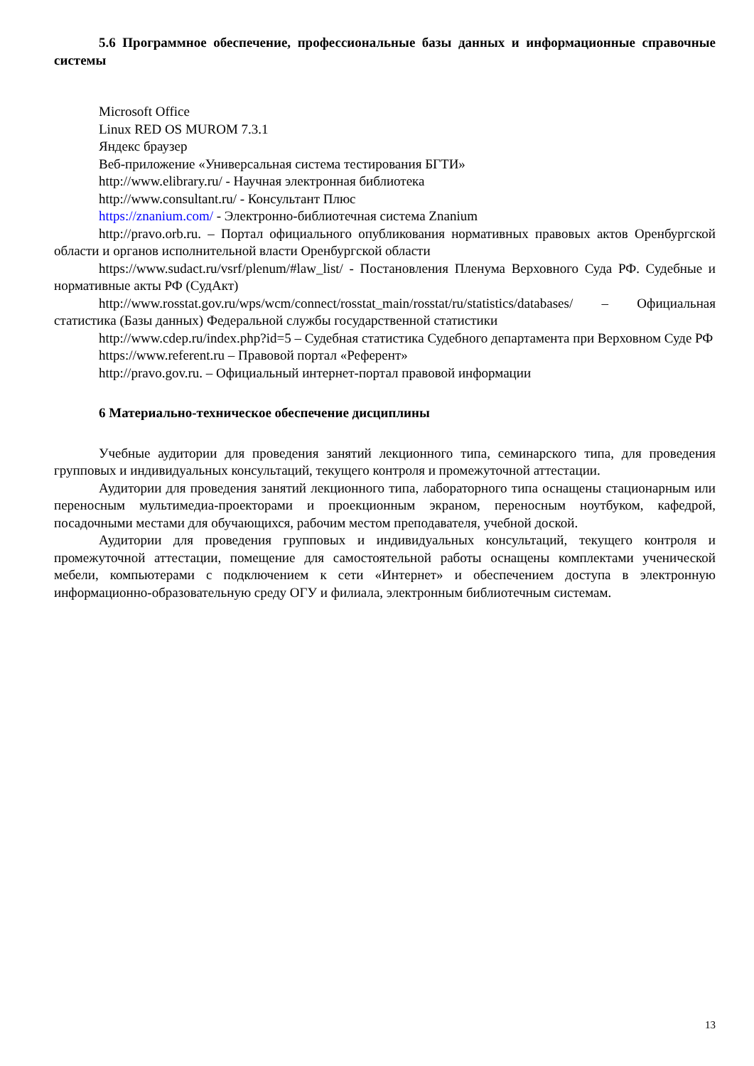5.6 Программное обеспечение, профессиональные базы данных и информационные справочные системы
Microsoft Office
Linux RED OS MUROM 7.3.1
Яндекс браузер
Веб-приложение «Универсальная система тестирования БГТИ»
http://www.elibrary.ru/ - Научная электронная библиотека
http://www.consultant.ru/ - Консультант Плюс
https://znanium.com/ - Электронно-библиотечная система Znanium
http://pravo.orb.ru. – Портал официального опубликования нормативных правовых актов Оренбургской области и органов исполнительной власти Оренбургской области
https://www.sudact.ru/vsrf/plenum/#law_list/ - Постановления Пленума Верховного Суда РФ. Судебные и нормативные акты РФ (СудАкт)
http://www.rosstat.gov.ru/wps/wcm/connect/rosstat_main/rosstat/ru/statistics/databases/ – Официальная статистика (Базы данных) Федеральной службы государственной статистики
http://www.cdep.ru/index.php?id=5 – Судебная статистика Судебного департамента при Верховном Суде РФ
https://www.referent.ru – Правовой портал «Референт»
http://pravo.gov.ru. – Официальный интернет-портал правовой информации
6 Материально-техническое обеспечение дисциплины
Учебные аудитории для проведения занятий лекционного типа, семинарского типа, для проведения групповых и индивидуальных консультаций, текущего контроля и промежуточной аттестации.
Аудитории для проведения занятий лекционного типа, лабораторного типа оснащены стационарным или переносным мультимедиа-проекторами и проекционным экраном, переносным ноутбуком, кафедрой, посадочными местами для обучающихся, рабочим местом преподавателя, учебной доской.
Аудитории для проведения групповых и индивидуальных консультаций, текущего контроля и промежуточной аттестации, помещение для самостоятельной работы оснащены комплектами ученической мебели, компьютерами с подключением к сети «Интернет» и обеспечением доступа в электронную информационно-образовательную среду ОГУ и филиала, электронным библиотечным системам.
13